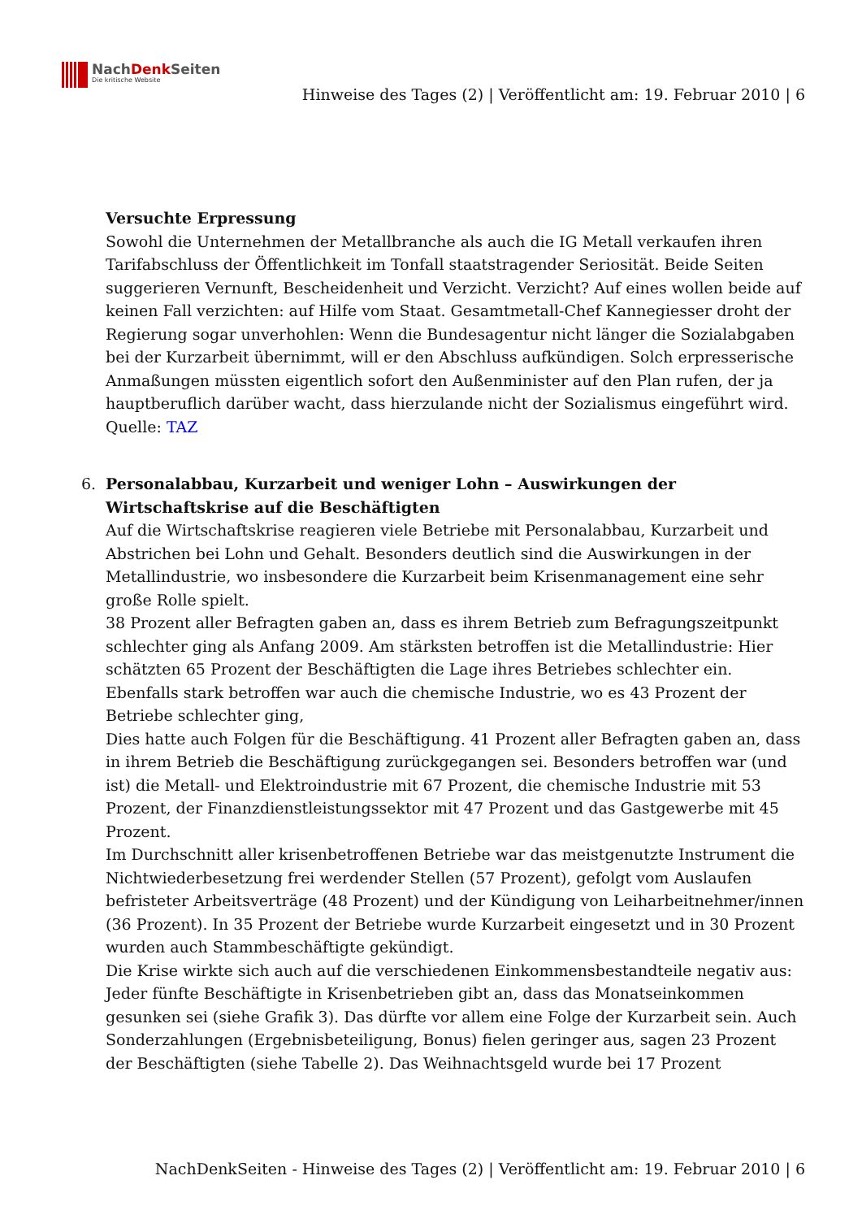NachDenk Seiten
Die kritische Website
Hinweise des Tages (2) | Veröffentlicht am: 19. Februar 2010 | 6
Versuchte Erpressung
Sowohl die Unternehmen der Metallbranche als auch die IG Metall verkaufen ihren Tarifabschluss der Öffentlichkeit im Tonfall staatstragender Seriosität. Beide Seiten suggerieren Vernunft, Bescheidenheit und Verzicht. Verzicht? Auf eines wollen beide auf keinen Fall verzichten: auf Hilfe vom Staat. Gesamtmetall-Chef Kannegiesser droht der Regierung sogar unverhohlen: Wenn die Bundesagentur nicht länger die Sozialabgaben bei der Kurzarbeit übernimmt, will er den Abschluss aufkündigen. Solch erpresserische Anmaßungen müssten eigentlich sofort den Außenminister auf den Plan rufen, der ja hauptberuflich darüber wacht, dass hierzulande nicht der Sozialismus eingeführt wird.
Quelle: TAZ
6. Personalabbau, Kurzarbeit und weniger Lohn – Auswirkungen der Wirtschaftskrise auf die Beschäftigten
Auf die Wirtschaftskrise reagieren viele Betriebe mit Personalabbau, Kurzarbeit und Abstrichen bei Lohn und Gehalt. Besonders deutlich sind die Auswirkungen in der Metallindustrie, wo insbesondere die Kurzarbeit beim Krisenmanagement eine sehr große Rolle spielt.
38 Prozent aller Befragten gaben an, dass es ihrem Betrieb zum Befragungszeitpunkt schlechter ging als Anfang 2009. Am stärksten betroffen ist die Metallindustrie: Hier schätzten 65 Prozent der Beschäftigten die Lage ihres Betriebes schlechter ein. Ebenfalls stark betroffen war auch die chemische Industrie, wo es 43 Prozent der Betriebe schlechter ging,
Dies hatte auch Folgen für die Beschäftigung. 41 Prozent aller Befragten gaben an, dass in ihrem Betrieb die Beschäftigung zurückgegangen sei. Besonders betroffen war (und ist) die Metall- und Elektroindustrie mit 67 Prozent, die chemische Industrie mit 53 Prozent, der Finanzdienstleistungssektor mit 47 Prozent und das Gastgewerbe mit 45 Prozent.
Im Durchschnitt aller krisenbetroffenen Betriebe war das meistgenutzte Instrument die Nichtwiederbesetzung frei werdender Stellen (57 Prozent), gefolgt vom Auslaufen befristeter Arbeitsverträge (48 Prozent) und der Kündigung von Leiharbeitnehmer/innen (36 Prozent). In 35 Prozent der Betriebe wurde Kurzarbeit eingesetzt und in 30 Prozent wurden auch Stammbeschäftigte gekündigt.
Die Krise wirkte sich auch auf die verschiedenen Einkommensbestandteile negativ aus: Jeder fünfte Beschäftigte in Krisenbetrieben gibt an, dass das Monatseinkommen gesunken sei (siehe Grafik 3). Das dürfte vor allem eine Folge der Kurzarbeit sein. Auch Sonderzahlungen (Ergebnisbeteiligung, Bonus) fielen geringer aus, sagen 23 Prozent der Beschäftigten (siehe Tabelle 2). Das Weihnachtsgeld wurde bei 17 Prozent
NachDenkSeiten - Hinweise des Tages (2) | Veröffentlicht am: 19. Februar 2010 | 6